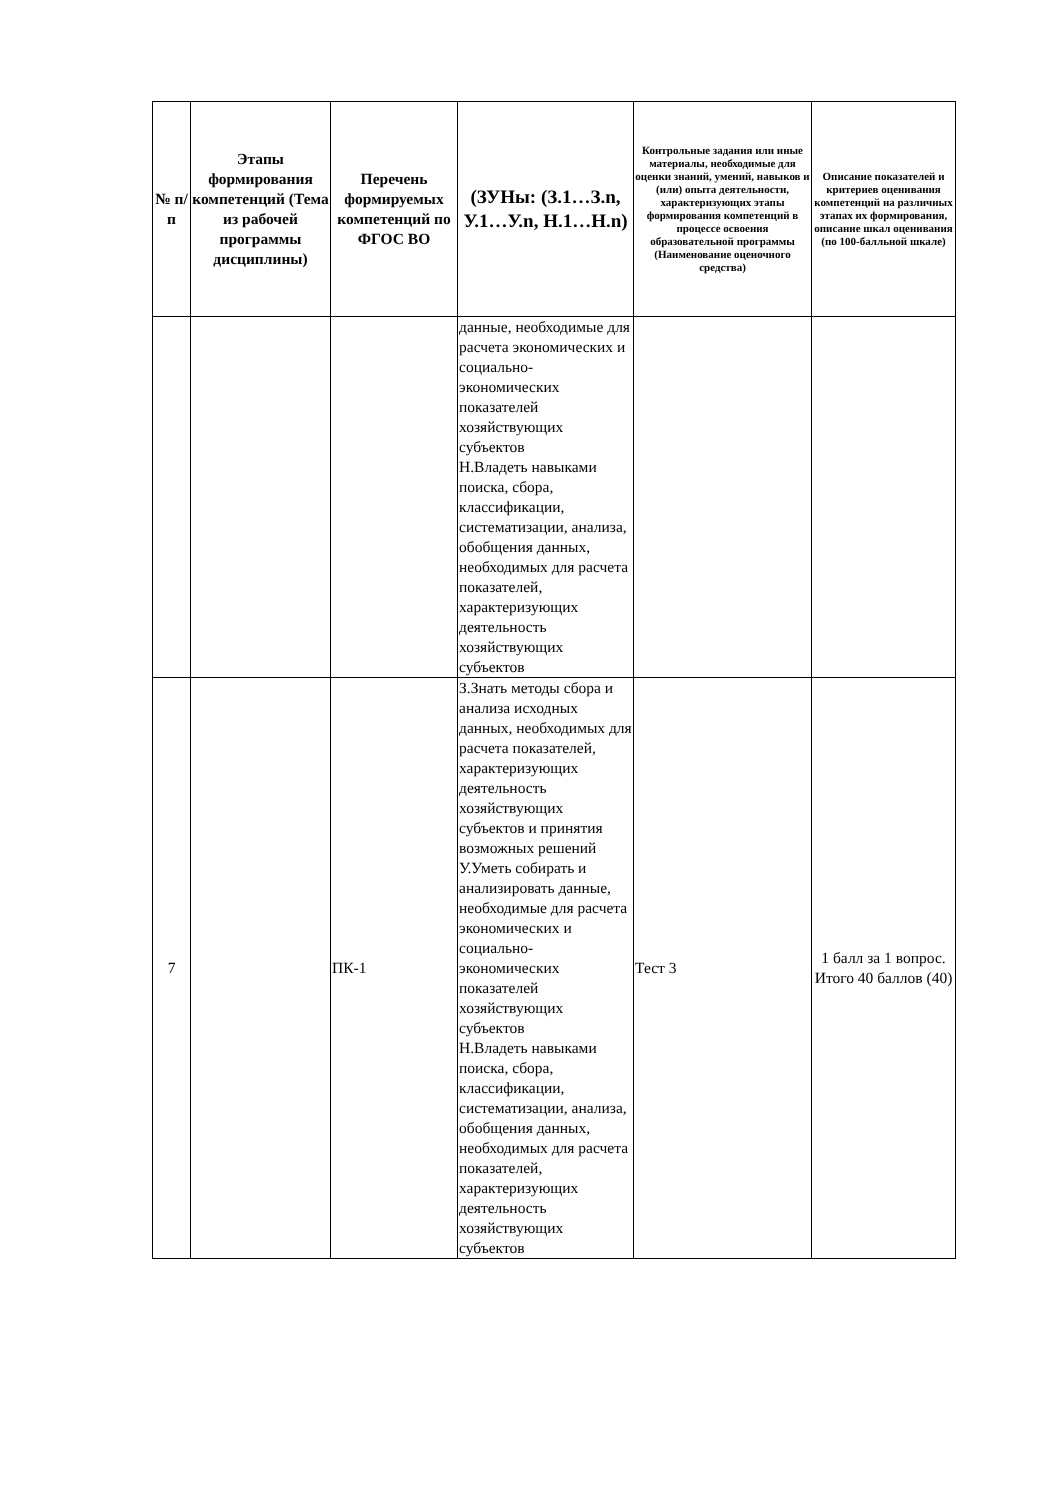| № п/п | Этапы формирования компетенций (Тема из рабочей программы дисциплины) | Перечень формируемых компетенций по ФГОС ВО | (ЗУНы: (З.1…З.n, У.1…У.n, Н.1…Н.n) | Контрольные задания или иные материалы, необходимые для оценки знаний, умений, навыков и (или) опыта деятельности, характеризующих этапы формирования компетенций в процессе освоения образовательной программы (Наименование оценочного средства) | Описание показателей и критериев оценивания компетенций на различных этапах их формирования, описание шкал оценивания (по 100-балльной шкале) |
| --- | --- | --- | --- | --- | --- |
| | | | данные, необходимые для расчета экономических и социально-экономических показателей хозяйствующих субъектов Н.Владеть навыками поиска, сбора, классификации, систематизации, анализа, обобщения данных, необходимых для расчета показателей, характеризующих деятельность хозяйствующих субъектов | | |
| 7 | | ПК-1 | З.Знать методы сбора и анализа исходных данных, необходимых для расчета показателей, характеризующих деятельность хозяйствующих субъектов и принятия возможных решений У.Уметь собирать и анализировать данные, необходимые для расчета экономических и социально-экономических показателей хозяйствующих субъектов Н.Владеть навыками поиска, сбора, классификации, систематизации, анализа, обобщения данных, необходимых для расчета показателей, характеризующих деятельность хозяйствующих субъектов | Тест 3 | 1 балл за 1 вопрос. Итого 40 баллов (40) |